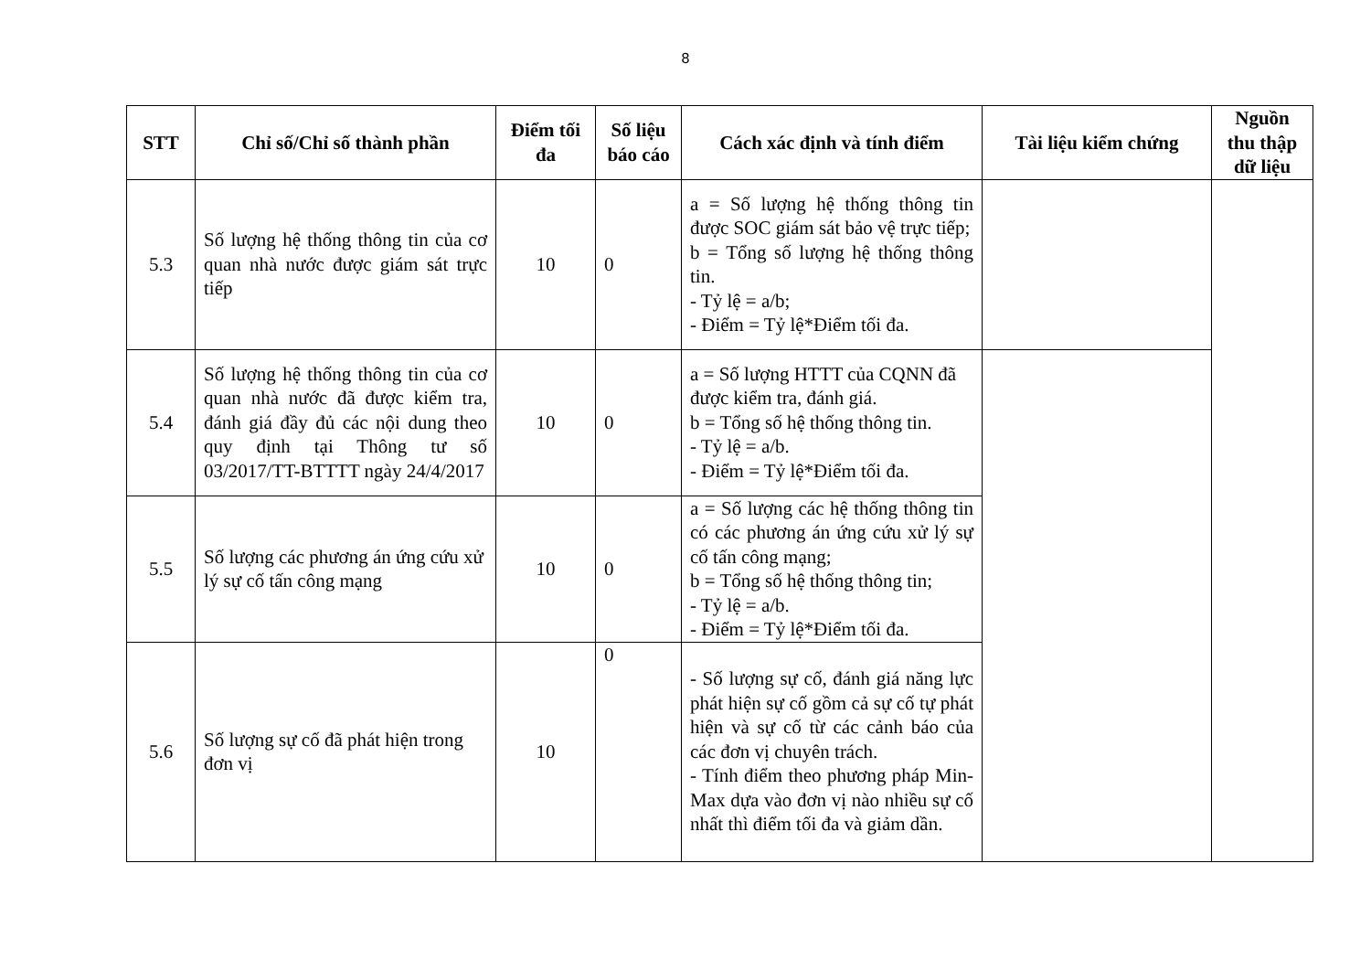8
| STT | Chỉ số/Chỉ số thành phần | Điểm tối đa | Số liệu báo cáo | Cách xác định và tính điểm | Tài liệu kiểm chứng | Nguồn thu thập dữ liệu |
| --- | --- | --- | --- | --- | --- | --- |
| 5.3 | Số lượng hệ thống thông tin của cơ quan nhà nước được giám sát trực tiếp | 10 | 0 | a = Số lượng hệ thống thông tin được SOC giám sát bảo vệ trực tiếp; b = Tổng số lượng hệ thống thông tin. - Tỷ lệ = a/b; - Điểm = Tỷ lệ*Điểm tối đa. | | |
| 5.4 | Số lượng hệ thống thông tin của cơ quan nhà nước đã được kiểm tra, đánh giá đầy đủ các nội dung theo quy định tại Thông tư số 03/2017/TT-BTTTT ngày 24/4/2017 | 10 | 0 | a = Số lượng HTTT của CQNN đã được kiểm tra, đánh giá. b = Tổng số hệ thống thông tin. - Tỷ lệ = a/b. - Điểm = Tỷ lệ*Điểm tối đa. | | |
| 5.5 | Số lượng các phương án ứng cứu xử lý sự cố tấn công mạng | 10 | 0 | a = Số lượng các hệ thống thông tin có các phương án ứng cứu xử lý sự cố tấn công mạng; b = Tổng số hệ thống thông tin; - Tỷ lệ = a/b. - Điểm = Tỷ lệ*Điểm tối đa. | | |
| 5.6 | Số lượng sự cố đã phát hiện trong đơn vị | 10 | 0 | - Số lượng sự cố, đánh giá năng lực phát hiện sự cố gồm cả sự cố tự phát hiện và sự cố từ các cảnh báo của các đơn vị chuyên trách. - Tính điểm theo phương pháp Min-Max dựa vào đơn vị nào nhiều sự cố nhất thì điểm tối đa và giảm dần. | | |